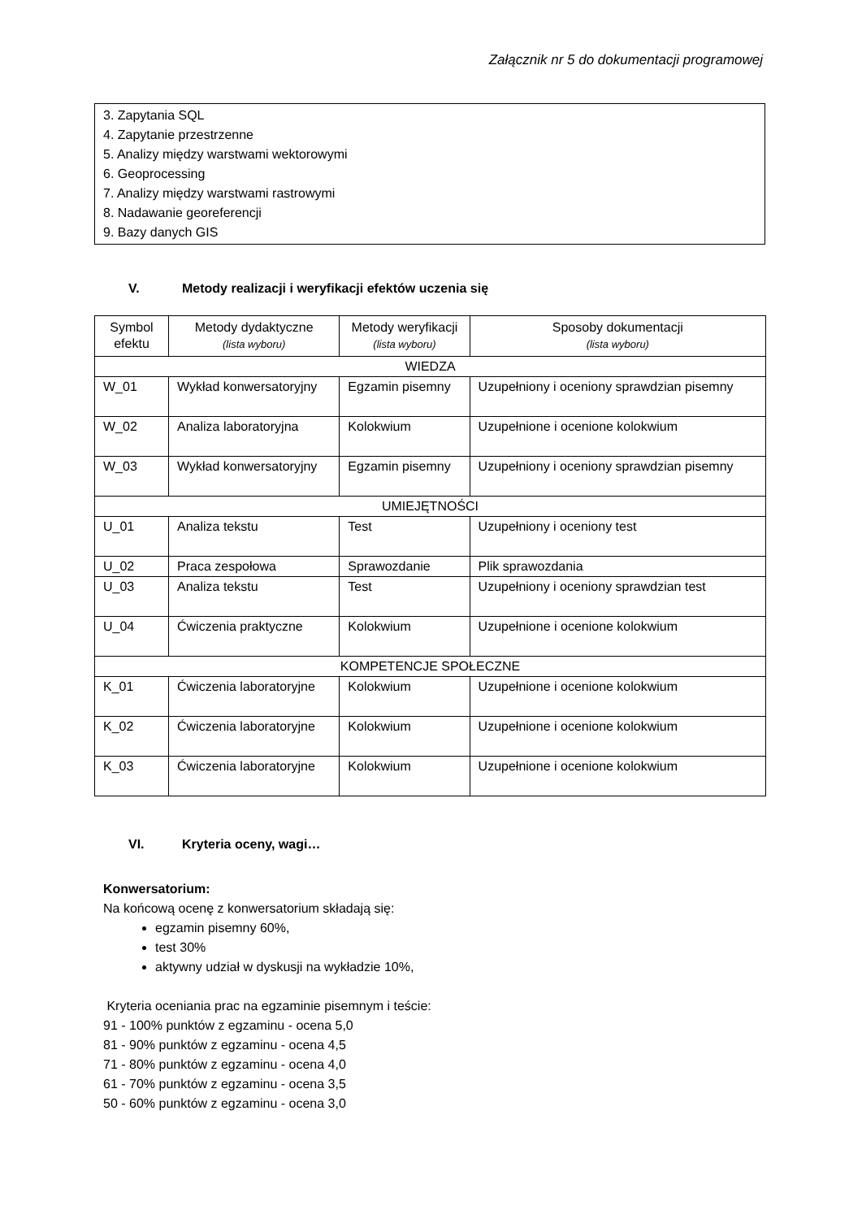Załącznik nr 5 do dokumentacji programowej
3. Zapytania SQL
4. Zapytanie przestrzenne
5. Analizy między warstwami wektorowymi
6. Geoprocessing
7. Analizy między warstwami rastrowymi
8. Nadawanie georeferencji
9. Bazy danych GIS
V. Metody realizacji i weryfikacji efektów uczenia się
| Symbol efektu | Metody dydaktyczne (lista wyboru) | Metody weryfikacji (lista wyboru) | Sposoby dokumentacji (lista wyboru) |
| --- | --- | --- | --- |
| WIEDZA | | | |
| W_01 | Wykład konwersatoryjny | Egzamin pisemny | Uzupełniony i oceniony sprawdzian pisemny |
| W_02 | Analiza laboratoryjna | Kolokwium | Uzupełnione i ocenione kolokwium |
| W_03 | Wykład konwersatoryjny | Egzamin pisemny | Uzupełniony i oceniony sprawdzian pisemny |
| UMIEJĘTNOŚCI | | | |
| U_01 | Analiza tekstu | Test | Uzupełniony i oceniony test |
| U_02 | Praca zespołowa | Sprawozdanie | Plik sprawozdania |
| U_03 | Analiza tekstu | Test | Uzupełniony i oceniony sprawdzian test |
| U_04 | Ćwiczenia praktyczne | Kolokwium | Uzupełnione i ocenione kolokwium |
| KOMPETENCJE SPOŁECZNE | | | |
| K_01 | Ćwiczenia laboratoryjne | Kolokwium | Uzupełnione i ocenione kolokwium |
| K_02 | Ćwiczenia laboratoryjne | Kolokwium | Uzupełnione i ocenione kolokwium |
| K_03 | Ćwiczenia laboratoryjne | Kolokwium | Uzupełnione i ocenione kolokwium |
VI. Kryteria oceny, wagi…
Konwersatorium:
Na końcową ocenę z konwersatorium składają się:
egzamin pisemny 60%,
test 30%
aktywny udział w dyskusji na wykładzie 10%,
Kryteria oceniania prac na egzaminie pisemnym i teście:
91 - 100% punktów z egzaminu - ocena 5,0
81 - 90% punktów z egzaminu - ocena 4,5
71 - 80% punktów z egzaminu - ocena 4,0
61 - 70% punktów z egzaminu - ocena 3,5
50 - 60% punktów z egzaminu - ocena 3,0